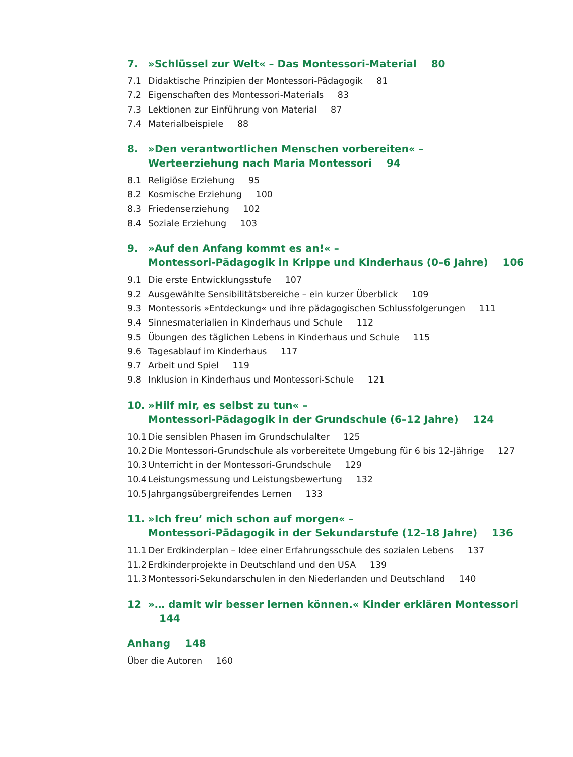7. »Schlüssel zur Welt« – Das Montessori-Material 80
7.1 Didaktische Prinzipien der Montessori-Pädagogik 81
7.2 Eigenschaften des Montessori-Materials 83
7.3 Lektionen zur Einführung von Material 87
7.4 Materialbeispiele 88
8. »Den verantwortlichen Menschen vorbereiten« –
Werteerziehung nach Maria Montessori 94
8.1 Religiöse Erziehung 95
8.2 Kosmische Erziehung 100
8.3 Friedenserziehung 102
8.4 Soziale Erziehung 103
9. »Auf den Anfang kommt es an!« –
Montessori-Pädagogik in Krippe und Kinderhaus (0–6 Jahre) 106
9.1 Die erste Entwicklungsstufe 107
9.2 Ausgewählte Sensibilitätsbereiche – ein kurzer Überblick 109
9.3 Montessoris »Entdeckung« und ihre pädagogischen Schlussfolgerungen 111
9.4 Sinnesmaterialien in Kinderhaus und Schule 112
9.5 Übungen des täglichen Lebens in Kinderhaus und Schule 115
9.6 Tagesablauf im Kinderhaus 117
9.7 Arbeit und Spiel 119
9.8 Inklusion in Kinderhaus und Montessori-Schule 121
10. »Hilf mir, es selbst zu tun« –
Montessori-Pädagogik in der Grundschule (6–12 Jahre) 124
10.1 Die sensiblen Phasen im Grundschulalter 125
10.2 Die Montessori-Grundschule als vorbereitete Umgebung für 6 bis 12-Jährige 127
10.3 Unterricht in der Montessori-Grundschule 129
10.4 Leistungsmessung und Leistungsbewertung 132
10.5 Jahrgangsübergreifendes Lernen 133
11. »Ich freu’ mich schon auf morgen« –
Montessori-Pädagogik in der Sekundarstufe (12–18 Jahre) 136
11.1 Der Erdkinderplan – Idee einer Erfahrungsschule des sozialen Lebens 137
11.2 Erdkinderprojekte in Deutschland und den USA 139
11.3 Montessori-Sekundarschulen in den Niederlanden und Deutschland 140
12 »… damit wir besser lernen können.« Kinder erklären Montessori 144
Anhang 148
Über die Autoren 160